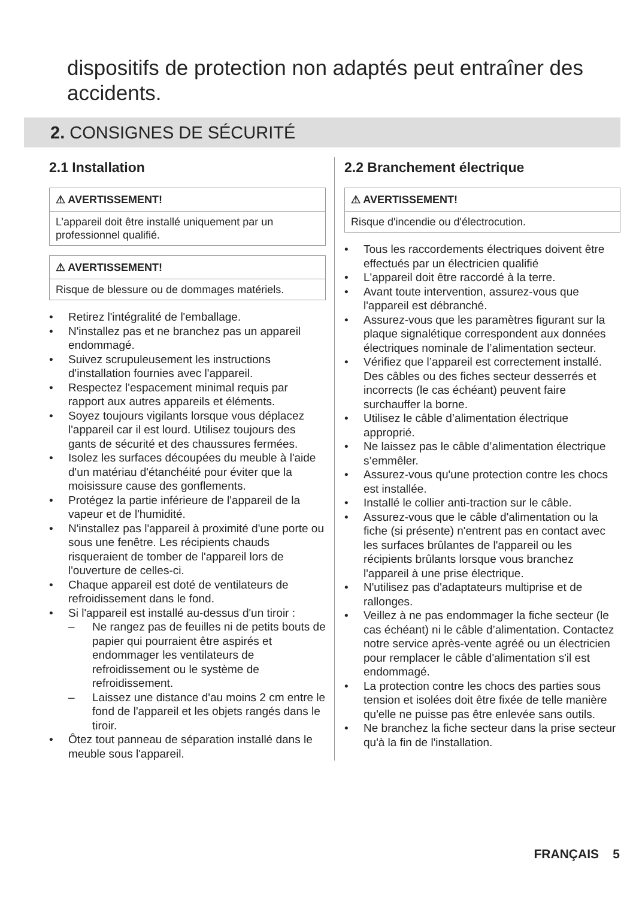dispositifs de protection non adaptés peut entraîner des accidents.
2. CONSIGNES DE SÉCURITÉ
2.1 Installation
⚠ AVERTISSEMENT!
L’appareil doit être installé uniquement par un professionnel qualifié.
⚠ AVERTISSEMENT!
Risque de blessure ou de dommages matériels.
• Retirez l'intégralité de l'emballage.
• N'installez pas et ne branchez pas un appareil endommagé.
• Suivez scrupuleusement les instructions d'installation fournies avec l'appareil.
• Respectez l'espacement minimal requis par rapport aux autres appareils et éléments.
• Soyez toujours vigilants lorsque vous déplacez l'appareil car il est lourd. Utilisez toujours des gants de sécurité et des chaussures fermées.
• Isolez les surfaces découpées du meuble à l'aide d'un matériau d'étanchéité pour éviter que la moisissure cause des gonflements.
• Protégez la partie inférieure de l'appareil de la vapeur et de l'humidité.
• N'installez pas l'appareil à proximité d'une porte ou sous une fenêtre. Les récipients chauds risqueraient de tomber de l'appareil lors de l'ouverture de celles-ci.
• Chaque appareil est doté de ventilateurs de refroidissement dans le fond.
• Si l'appareil est installé au-dessus d'un tiroir :
– Ne rangez pas de feuilles ni de petits bouts de papier qui pourraient être aspirés et endommager les ventilateurs de refroidissement ou le système de refroidissement.
– Laissez une distance d'au moins 2 cm entre le fond de l'appareil et les objets rangés dans le tiroir.
• Ôtez tout panneau de séparation installé dans le meuble sous l'appareil.
2.2 Branchement électrique
⚠ AVERTISSEMENT!
Risque d'incendie ou d'électrocution.
• Tous les raccordements électriques doivent être effectués par un électricien qualifié
• L'appareil doit être raccordé à la terre.
• Avant toute intervention, assurez-vous que l'appareil est débranché.
• Assurez-vous que les paramètres figurant sur la plaque signalétique correspondent aux données électriques nominale de l’alimentation secteur.
• Vérifiez que l’appareil est correctement installé. Des câbles ou des fiches secteur desserrés et incorrects (le cas échéant) peuvent faire surchauffer la borne.
• Utilisez le câble d’alimentation électrique approprié.
• Ne laissez pas le câble d’alimentation électrique s’emmêler.
• Assurez-vous qu'une protection contre les chocs est installée.
• Installé le collier anti-traction sur le câble.
• Assurez-vous que le câble d'alimentation ou la fiche (si présente) n'entrent pas en contact avec les surfaces brûlantes de l'appareil ou les récipients brûlants lorsque vous branchez l'appareil à une prise électrique.
• N'utilisez pas d'adaptateurs multiprise et de rallonges.
• Veillez à ne pas endommager la fiche secteur (le cas échéant) ni le câble d’alimentation. Contactez notre service après-vente agréé ou un électricien pour remplacer le câble d'alimentation s'il est endommagé.
• La protection contre les chocs des parties sous tension et isolées doit être fixée de telle manière qu'elle ne puisse pas être enlevée sans outils.
• Ne branchez la fiche secteur dans la prise secteur qu'à la fin de l'installation.
FRANÇAIS 5